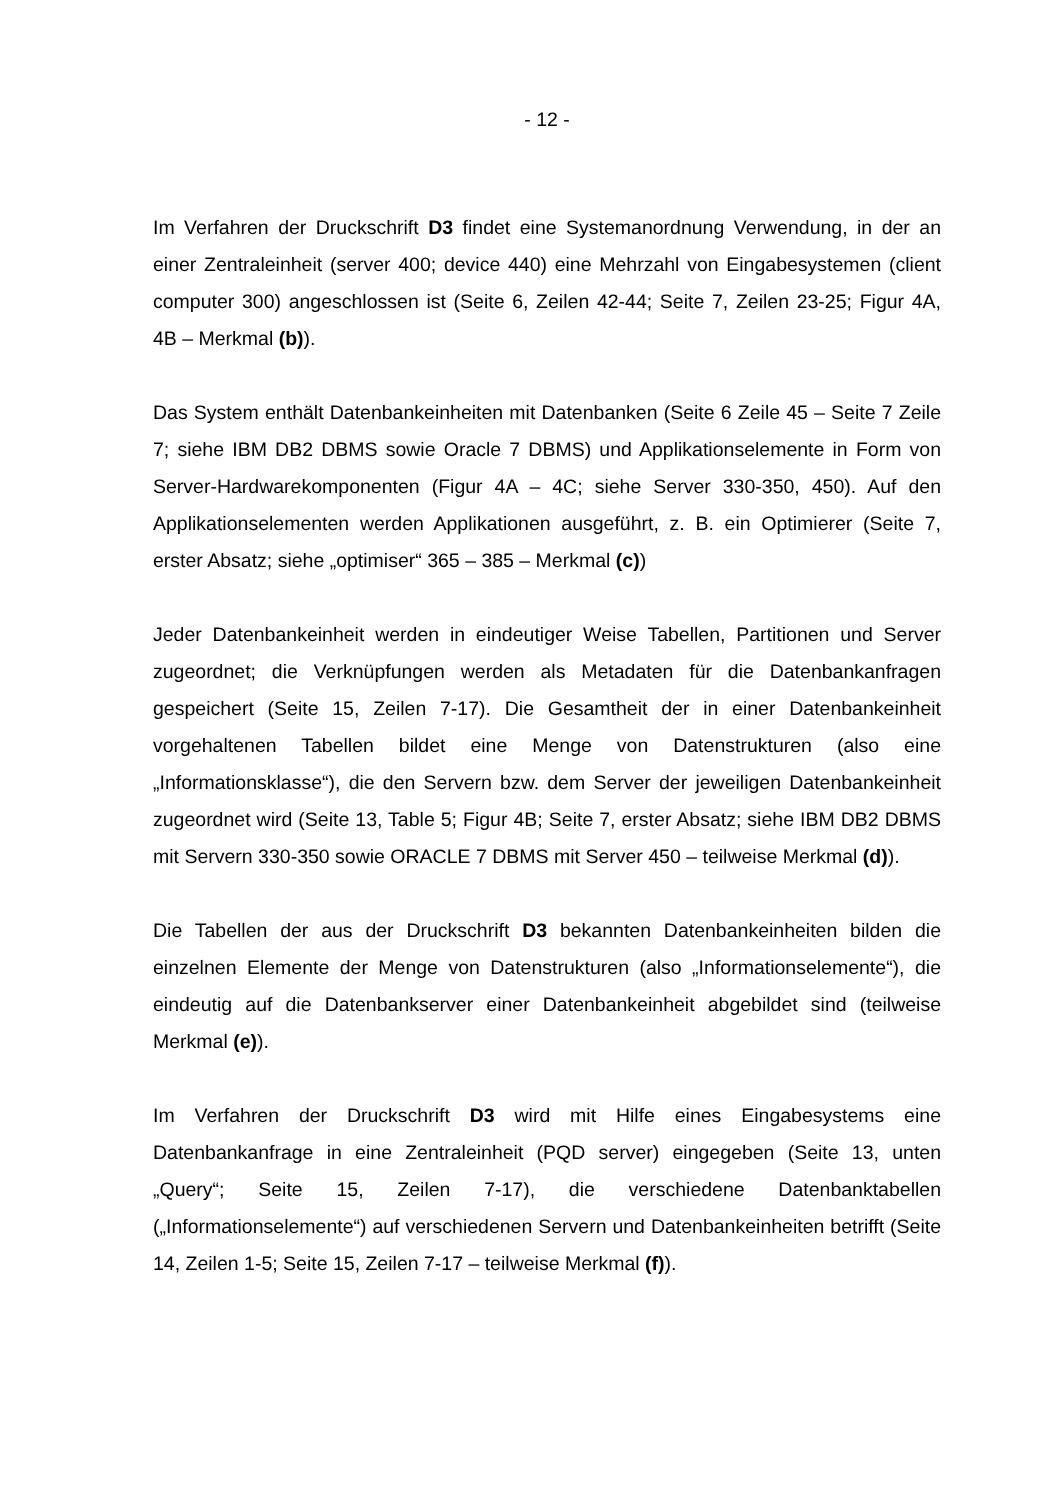- 12 -
Im Verfahren der Druckschrift D3 findet eine Systemanordnung Verwendung, in der an einer Zentraleinheit (server 400; device 440) eine Mehrzahl von Eingabesystemen (client computer 300) angeschlossen ist (Seite 6, Zeilen 42-44; Seite 7, Zeilen 23-25; Figur 4A, 4B – Merkmal (b)).
Das System enthält Datenbankeinheiten mit Datenbanken (Seite 6 Zeile 45 – Seite 7 Zeile 7; siehe IBM DB2 DBMS sowie Oracle 7 DBMS) und Applikationselemente in Form von Server-Hardwarekomponenten (Figur 4A – 4C; siehe Server 330-350, 450). Auf den Applikationselementen werden Applikationen ausgeführt, z. B. ein Optimierer (Seite 7, erster Absatz; siehe „optimiser“ 365 – 385 – Merkmal (c))
Jeder Datenbankeinheit werden in eindeutiger Weise Tabellen, Partitionen und Server zugeordnet; die Verknüpfungen werden als Metadaten für die Datenbankanfragen gespeichert (Seite 15, Zeilen 7-17). Die Gesamtheit der in einer Datenbankeinheit vorgehaltenen Tabellen bildet eine Menge von Datenstrukturen (also eine „Informationsklasse“), die den Servern bzw. dem Server der jeweiligen Datenbankeinheit zugeordnet wird (Seite 13, Table 5; Figur 4B; Seite 7, erster Absatz; siehe IBM DB2 DBMS mit Servern 330-350 sowie ORACLE 7 DBMS mit Server 450 – teilweise Merkmal (d)).
Die Tabellen der aus der Druckschrift D3 bekannten Datenbankeinheiten bilden die einzelnen Elemente der Menge von Datenstrukturen (also „Informationselemente“), die eindeutig auf die Datenbankserver einer Datenbankeinheit abgebildet sind (teilweise Merkmal (e)).
Im Verfahren der Druckschrift D3 wird mit Hilfe eines Eingabesystems eine Datenbankanfrage in eine Zentraleinheit (PQD server) eingegeben (Seite 13, unten „Query“; Seite 15, Zeilen 7-17), die verschiedene Datenbanktabellen („Informationselemente“) auf verschiedenen Servern und Datenbankeinheiten betrifft (Seite 14, Zeilen 1-5; Seite 15, Zeilen 7-17 – teilweise Merkmal (f)).